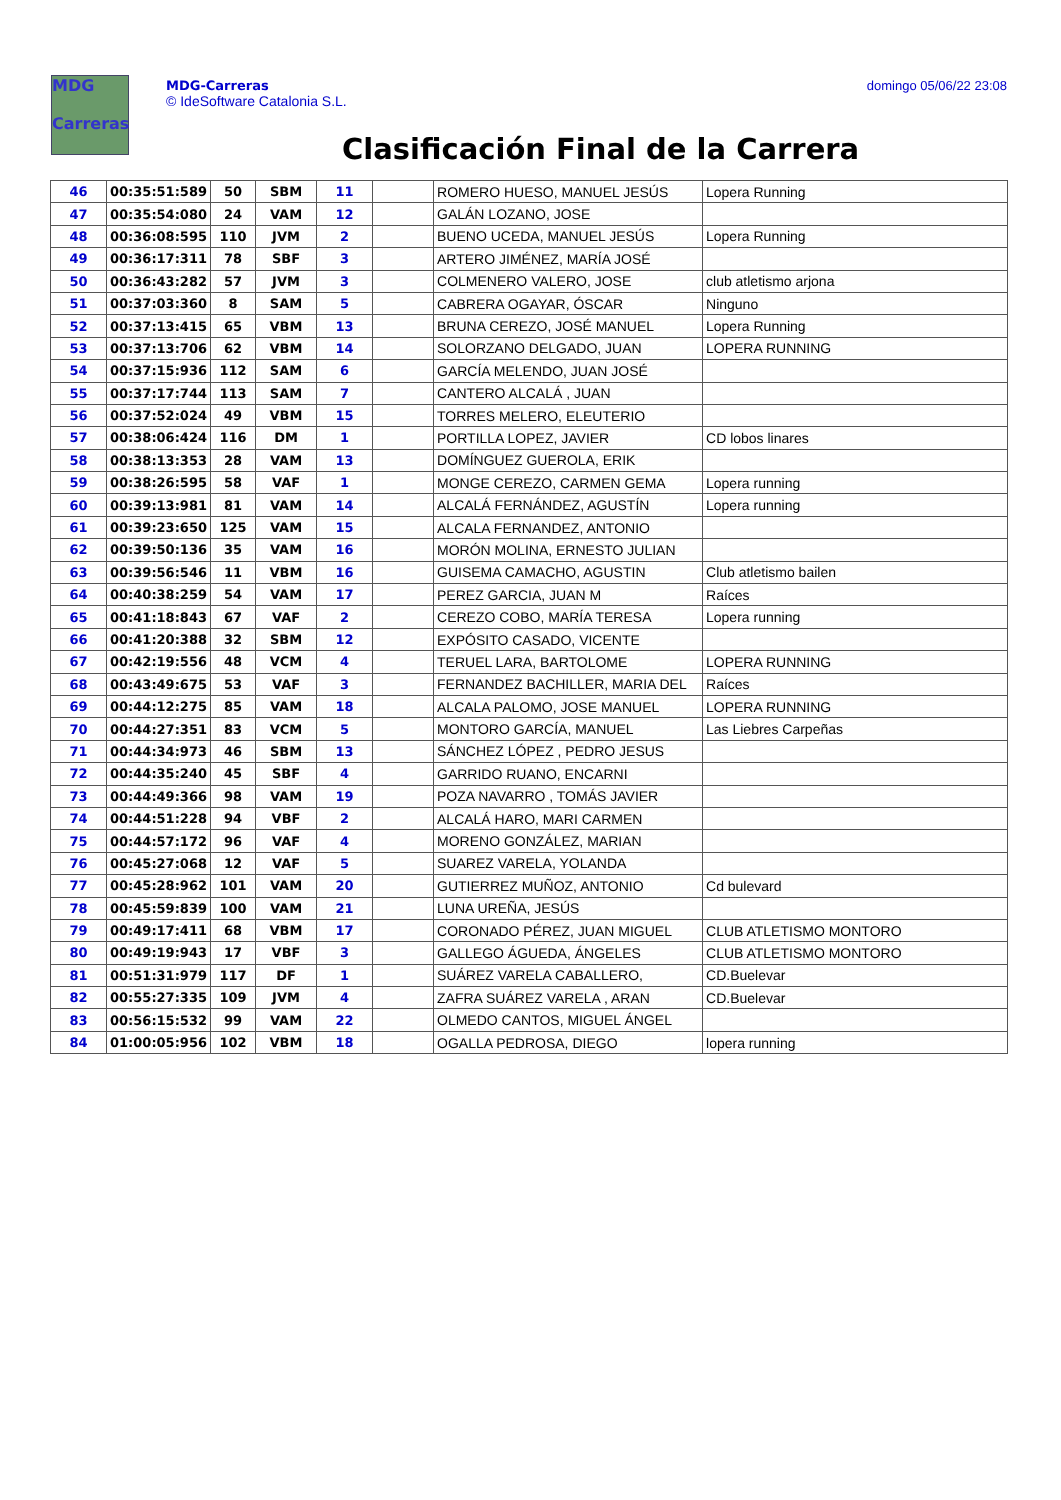MDG
Carreras
MDG-Carreras
© IdeSoftware Catalonia S.L.
domingo 05/06/22 23:08
Clasificación Final de la Carrera
| 46 | 00:35:51:589 | 50 | SBM | 11 | | ROMERO HUESO, MANUEL JESÚS | Lopera Running |
| 47 | 00:35:54:080 | 24 | VAM | 12 | | GALÁN LOZANO, JOSE | |
| 48 | 00:36:08:595 | 110 | JVM | 2 | | BUENO UCEDA, MANUEL JESÚS | Lopera Running |
| 49 | 00:36:17:311 | 78 | SBF | 3 | | ARTERO JIMÉNEZ, MARÍA JOSÉ | |
| 50 | 00:36:43:282 | 57 | JVM | 3 | | COLMENERO VALERO, JOSE | club atletismo arjona |
| 51 | 00:37:03:360 | 8 | SAM | 5 | | CABRERA OGAYAR, ÓSCAR | Ninguno |
| 52 | 00:37:13:415 | 65 | VBM | 13 | | BRUNA CEREZO, JOSÉ MANUEL | Lopera Running |
| 53 | 00:37:13:706 | 62 | VBM | 14 | | SOLORZANO DELGADO, JUAN | LOPERA RUNNING |
| 54 | 00:37:15:936 | 112 | SAM | 6 | | GARCÍA MELENDO, JUAN JOSÉ | |
| 55 | 00:37:17:744 | 113 | SAM | 7 | | CANTERO ALCALÁ , JUAN | |
| 56 | 00:37:52:024 | 49 | VBM | 15 | | TORRES MELERO, ELEUTERIO | |
| 57 | 00:38:06:424 | 116 | DM | 1 | | PORTILLA LOPEZ, JAVIER | CD lobos linares |
| 58 | 00:38:13:353 | 28 | VAM | 13 | | DOMÍNGUEZ GUEROLA, ERIK | |
| 59 | 00:38:26:595 | 58 | VAF | 1 | | MONGE CEREZO, CARMEN GEMA | Lopera running |
| 60 | 00:39:13:981 | 81 | VAM | 14 | | ALCALÁ FERNÁNDEZ, AGUSTÍN | Lopera running |
| 61 | 00:39:23:650 | 125 | VAM | 15 | | ALCALA FERNANDEZ, ANTONIO | |
| 62 | 00:39:50:136 | 35 | VAM | 16 | | MORÓN MOLINA, ERNESTO JULIAN | |
| 63 | 00:39:56:546 | 11 | VBM | 16 | | GUISEMA CAMACHO, AGUSTIN | Club atletismo bailen |
| 64 | 00:40:38:259 | 54 | VAM | 17 | | PEREZ GARCIA, JUAN M | Raíces |
| 65 | 00:41:18:843 | 67 | VAF | 2 | | CEREZO COBO, MARÍA TERESA | Lopera running |
| 66 | 00:41:20:388 | 32 | SBM | 12 | | EXPÓSITO CASADO, VICENTE | |
| 67 | 00:42:19:556 | 48 | VCM | 4 | | TERUEL LARA, BARTOLOME | LOPERA RUNNING |
| 68 | 00:43:49:675 | 53 | VAF | 3 | | FERNANDEZ BACHILLER, MARIA DEL | Raíces |
| 69 | 00:44:12:275 | 85 | VAM | 18 | | ALCALA PALOMO, JOSE MANUEL | LOPERA RUNNING |
| 70 | 00:44:27:351 | 83 | VCM | 5 | | MONTORO GARCÍA, MANUEL | Las Liebres Carpeñas |
| 71 | 00:44:34:973 | 46 | SBM | 13 | | SÁNCHEZ LÓPEZ , PEDRO JESUS | |
| 72 | 00:44:35:240 | 45 | SBF | 4 | | GARRIDO RUANO, ENCARNI | |
| 73 | 00:44:49:366 | 98 | VAM | 19 | | POZA NAVARRO , TOMÁS JAVIER | |
| 74 | 00:44:51:228 | 94 | VBF | 2 | | ALCALÁ HARO, MARI CARMEN | |
| 75 | 00:44:57:172 | 96 | VAF | 4 | | MORENO GONZÁLEZ, MARIAN | |
| 76 | 00:45:27:068 | 12 | VAF | 5 | | SUAREZ VARELA, YOLANDA | |
| 77 | 00:45:28:962 | 101 | VAM | 20 | | GUTIERREZ MUÑOZ, ANTONIO | Cd bulevard |
| 78 | 00:45:59:839 | 100 | VAM | 21 | | LUNA UREÑA, JESÚS | |
| 79 | 00:49:17:411 | 68 | VBM | 17 | | CORONADO PÉREZ, JUAN MIGUEL | CLUB ATLETISMO MONTORO |
| 80 | 00:49:19:943 | 17 | VBF | 3 | | GALLEGO ÁGUEDA, ÁNGELES | CLUB ATLETISMO MONTORO |
| 81 | 00:51:31:979 | 117 | DF | 1 | | SUÁREZ VARELA CABALLERO, | CD.Buelevar |
| 82 | 00:55:27:335 | 109 | JVM | 4 | | ZAFRA SUÁREZ VARELA , ARAN | CD.Buelevar |
| 83 | 00:56:15:532 | 99 | VAM | 22 | | OLMEDO CANTOS, MIGUEL ÁNGEL | |
| 84 | 01:00:05:956 | 102 | VBM | 18 | | OGALLA PEDROSA, DIEGO | lopera running |